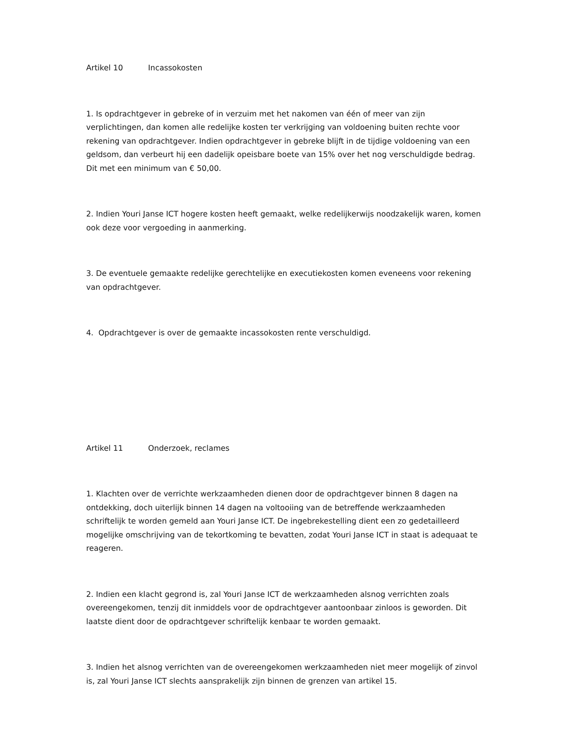Artikel 10 Incassokosten
1. Is opdrachtgever in gebreke of in verzuim met het nakomen van één of meer van zijn verplichtingen, dan komen alle redelijke kosten ter verkrijging van voldoening buiten rechte voor rekening van opdrachtgever. Indien opdrachtgever in gebreke blijft in de tijdige voldoening van een geldsom, dan verbeurt hij een dadelijk opeisbare boete van 15% over het nog verschuldigde bedrag. Dit met een minimum van € 50,00.
2. Indien Youri Janse ICT hogere kosten heeft gemaakt, welke redelijkerwijs noodzakelijk waren, komen ook deze voor vergoeding in aanmerking.
3. De eventuele gemaakte redelijke gerechtelijke en executiekosten komen eveneens voor rekening van opdrachtgever.
4. Opdrachtgever is over de gemaakte incassokosten rente verschuldigd.
Artikel 11 Onderzoek, reclames
1. Klachten over de verrichte werkzaamheden dienen door de opdrachtgever binnen 8 dagen na ontdekking, doch uiterlijk binnen 14 dagen na voltooiing van de betreffende werkzaamheden schriftelijk te worden gemeld aan Youri Janse ICT. De ingebrekestelling dient een zo gedetailleerd mogelijke omschrijving van de tekortkoming te bevatten, zodat Youri Janse ICT in staat is adequaat te reageren.
2. Indien een klacht gegrond is, zal Youri Janse ICT de werkzaamheden alsnog verrichten zoals overeengekomen, tenzij dit inmiddels voor de opdrachtgever aantoonbaar zinloos is geworden. Dit laatste dient door de opdrachtgever schriftelijk kenbaar te worden gemaakt.
3. Indien het alsnog verrichten van de overeengekomen werkzaamheden niet meer mogelijk of zinvol is, zal Youri Janse ICT slechts aansprakelijk zijn binnen de grenzen van artikel 15.